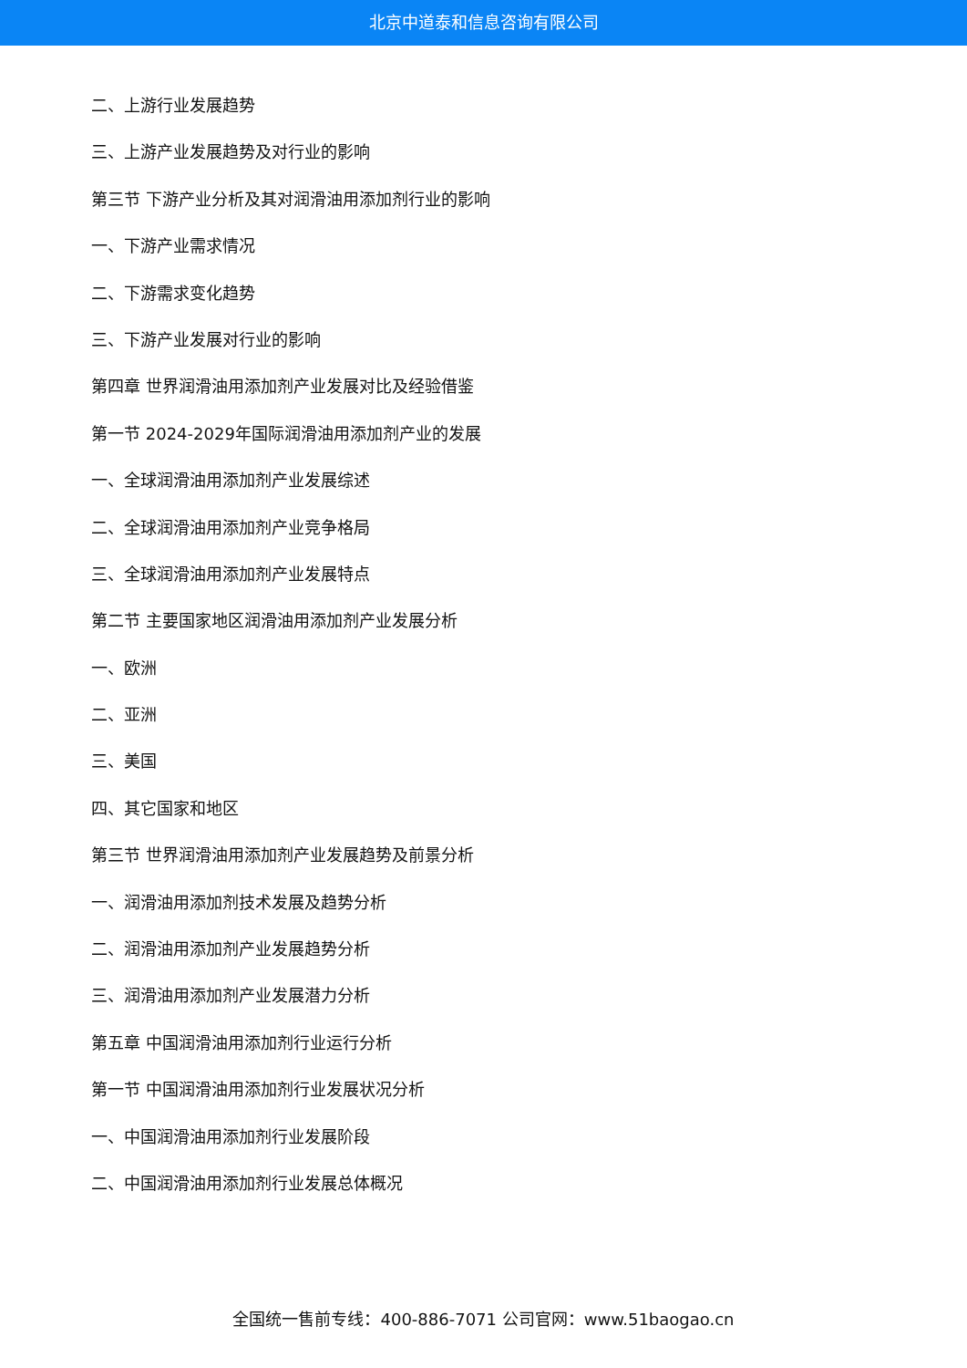北京中道泰和信息咨询有限公司
二、上游行业发展趋势
三、上游产业发展趋势及对行业的影响
第三节 下游产业分析及其对润滑油用添加剂行业的影响
一、下游产业需求情况
二、下游需求变化趋势
三、下游产业发展对行业的影响
第四章 世界润滑油用添加剂产业发展对比及经验借鉴
第一节 2024-2029年国际润滑油用添加剂产业的发展
一、全球润滑油用添加剂产业发展综述
二、全球润滑油用添加剂产业竞争格局
三、全球润滑油用添加剂产业发展特点
第二节 主要国家地区润滑油用添加剂产业发展分析
一、欧洲
二、亚洲
三、美国
四、其它国家和地区
第三节 世界润滑油用添加剂产业发展趋势及前景分析
一、润滑油用添加剂技术发展及趋势分析
二、润滑油用添加剂产业发展趋势分析
三、润滑油用添加剂产业发展潜力分析
第五章 中国润滑油用添加剂行业运行分析
第一节 中国润滑油用添加剂行业发展状况分析
一、中国润滑油用添加剂行业发展阶段
二、中国润滑油用添加剂行业发展总体概况
全国统一售前专线：400-886-7071 公司官网：www.51baogao.cn